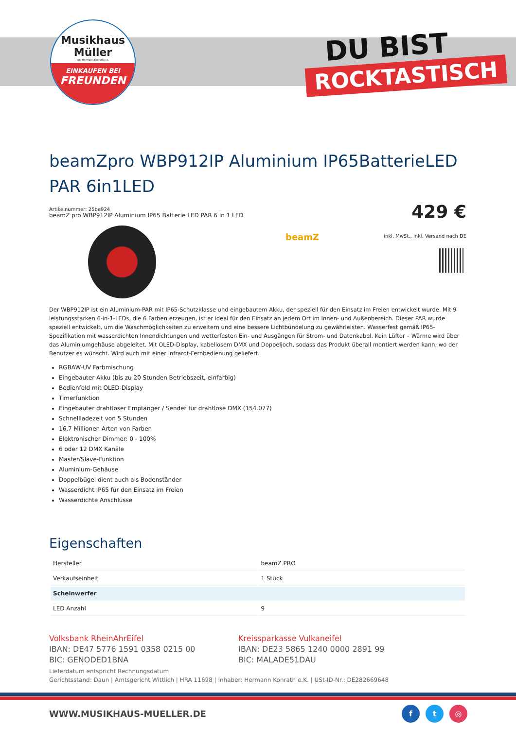Musikhaus
Müller
Inh. Hermann Konrath e.K.
EINKAUFEN BEI
FREUNDEN
DU BIST
ROCKTASTISCH
beamZpro WBP912IP Aluminium IP65BatterieLED PAR 6in1LED
Artikelnummer: 25be924
beamZ pro WBP912IP Aluminium IP65 Batterie LED PAR 6 in 1 LED
429 €
inkl. MwSt., inkl. Versand nach DE
beamZ
Der WBP912IP ist ein Aluminium-PAR mit IP65-Schutzklasse und eingebautem Akku, der speziell für den Einsatz im Freien entwickelt wurde. Mit 9 leistungsstarken 6-in-1-LEDs, die 6 Farben erzeugen, ist er ideal für den Einsatz an jedem Ort im Innen- und Außenbereich. Dieser PAR wurde speziell entwickelt, um die Waschmöglichkeiten zu erweitern und eine bessere Lichtbündelung zu gewährleisten. Wasserfest gemäß IP65-Spezifikation mit wasserdichten Innendichtungen und wetterfesten Ein- und Ausgängen für Strom- und Datenkabel. Kein Lüfter – Wärme wird über das Aluminiumgehäuse abgeleitet. Mit OLED-Display, kabellosem DMX und Doppeljoch, sodass das Produkt überall montiert werden kann, wo der Benutzer es wünscht. Wird auch mit einer Infrarot-Fernbedienung geliefert.
RGBAW-UV Farbmischung
Eingebauter Akku (bis zu 20 Stunden Betriebszeit, einfarbig)
Bedienfeld mit OLED-Display
Timerfunktion
Eingebauter drahtloser Empfänger / Sender für drahtlose DMX (154.077)
Schnellladezeit von 5 Stunden
16,7 Millionen Arten von Farben
Elektronischer Dimmer: 0 - 100%
6 oder 12 DMX Kanäle
Master/Slave-Funktion
Aluminium-Gehäuse
Doppelbügel dient auch als Bodenständer
Wasserdicht IP65 für den Einsatz im Freien
Wasserdichte Anschlüsse
Eigenschaften
| Hersteller | beamZ PRO |
| Verkaufseinheit | 1 Stück |
| Scheinwerfer | |
| LED Anzahl | 9 |
Volksbank RheinAhrEifel
IBAN: DE47 5776 1591 0358 0215 00
BIC: GENODED1BNA
Kreissparkasse Vulkaneifel
IBAN: DE23 5865 1240 0000 2891 99
BIC: MALADE51DAU
Lieferdatum entspricht Rechnungsdatum
Gerichtsstand: Daun | Amtsgericht Wittlich | HRA 11698 | Inhaber: Hermann Konrath e.K. | USt-ID-Nr.: DE282669648
WWW.MUSIKHAUS-MUELLER.DE f t ◎